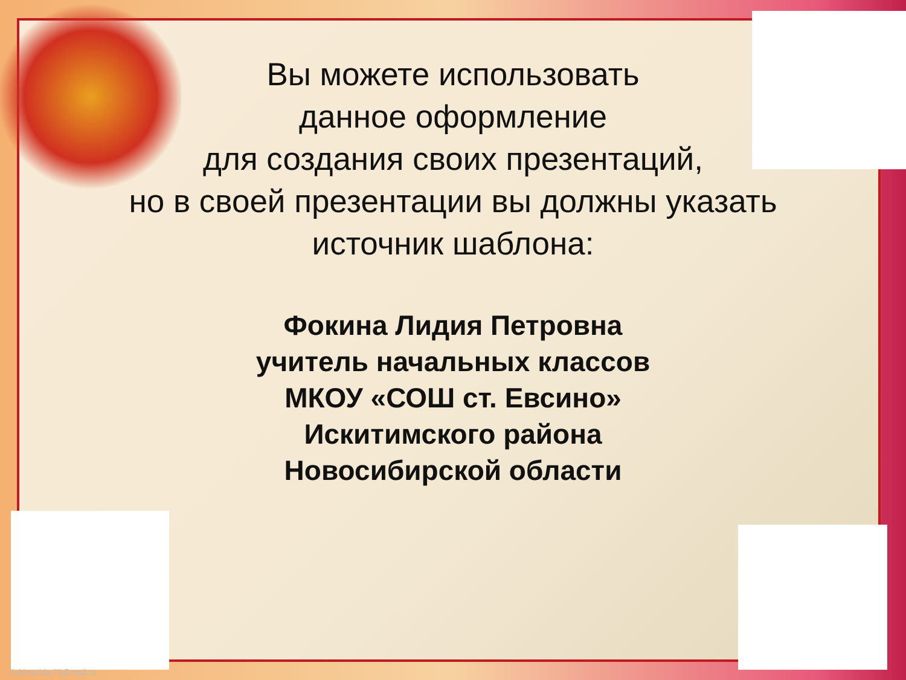Вы можете использовать
данное оформление
для создания своих презентаций,
но в своей презентации вы должны указать
источник шаблона:
Фокина Лидия Петровна
учитель начальных классов
МКОУ «СОШ ст. Евсино»
Искитимского района
Новосибирской области
FokinaLida.75@mail.ru